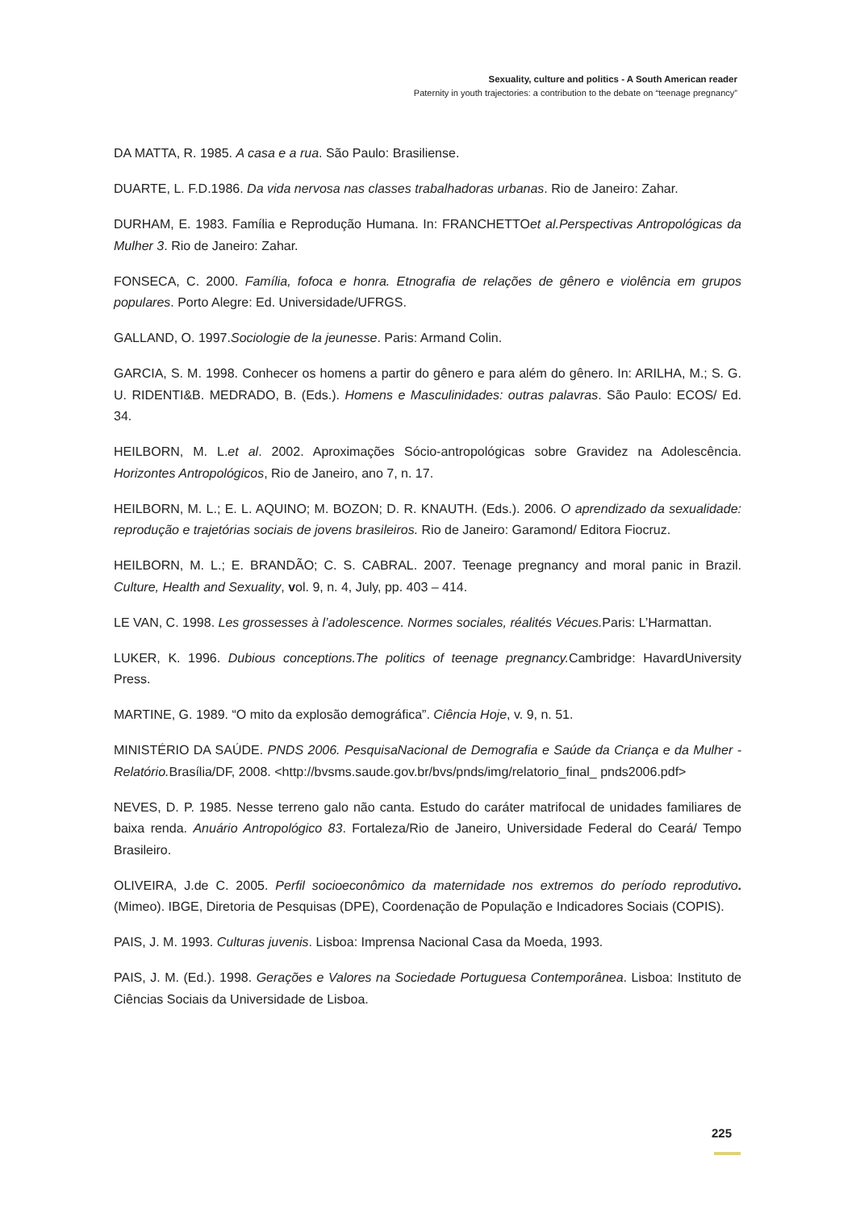Sexuality, culture and politics - A South American reader
Paternity in youth trajectories: a contribution to the debate on “teenage pregnancy”
DA MATTA, R. 1985. A casa e a rua. São Paulo: Brasiliense.
DUARTE, L. F.D.1986. Da vida nervosa nas classes trabalhadoras urbanas. Rio de Janeiro: Zahar.
DURHAM, E. 1983. Família e Reprodução Humana. In: FRANCHETTOet al.Perspectivas Antropológicas da Mulher 3. Rio de Janeiro: Zahar.
FONSECA, C. 2000. Família, fofoca e honra. Etnografia de relações de gênero e violência em grupos populares. Porto Alegre: Ed. Universidade/UFRGS.
GALLAND, O. 1997.Sociologie de la jeunesse. Paris: Armand Colin.
GARCIA, S. M. 1998. Conhecer os homens a partir do gênero e para além do gênero. In: ARILHA, M.; S. G. U. RIDENTI&B. MEDRADO, B. (Eds.). Homens e Masculinidades: outras palavras. São Paulo: ECOS/ Ed. 34.
HEILBORN, M. L.et al. 2002. Aproximações Sócio-antropológicas sobre Gravidez na Adolescência. Horizontes Antropológicos, Rio de Janeiro, ano 7, n. 17.
HEILBORN, M. L.; E. L. AQUINO; M. BOZON; D. R. KNAUTH. (Eds.). 2006. O aprendizado da sexualidade: reprodução e trajetórias sociais de jovens brasileiros. Rio de Janeiro: Garamond/ Editora Fiocruz.
HEILBORN, M. L.; E. BRANDÃO; C. S. CABRAL. 2007. Teenage pregnancy and moral panic in Brazil. Culture, Health and Sexuality, vol. 9, n. 4, July, pp. 403 – 414.
LE VAN, C. 1998. Les grossesses à l’adolescence. Normes sociales, réalités Vécues. Paris: L’Harmattan.
LUKER, K. 1996. Dubious conceptions.The politics of teenage pregnancy. Cambridge: HavardUniversity Press.
MARTINE, G. 1989. “O mito da explosão demográfica”. Ciência Hoje, v. 9, n. 51.
MINISTÉRIO DA SAÚDE. PNDS 2006. PesquisaNacional de Demografia e Saúde da Criança e da Mulher - Relatório. Brasília/DF, 2008. <http://bvsms.saude.gov.br/bvs/pnds/img/relatorio_final_ pnds2006.pdf>
NEVES, D. P. 1985. Nesse terreno galo não canta. Estudo do caráter matrifocal de unidades familiares de baixa renda. Anuário Antropológico 83. Fortaleza/Rio de Janeiro, Universidade Federal do Ceará/ Tempo Brasileiro.
OLIVEIRA, J.de C. 2005. Perfil socioeconômico da maternidade nos extremos do período reprodutivo. (Mimeo). IBGE, Diretoria de Pesquisas (DPE), Coordenação de População e Indicadores Sociais (COPIS).
PAIS, J. M. 1993. Culturas juvenis. Lisboa: Imprensa Nacional Casa da Moeda, 1993.
PAIS, J. M. (Ed.). 1998. Gerações e Valores na Sociedade Portuguesa Contemporânea. Lisboa: Instituto de Ciências Sociais da Universidade de Lisboa.
225